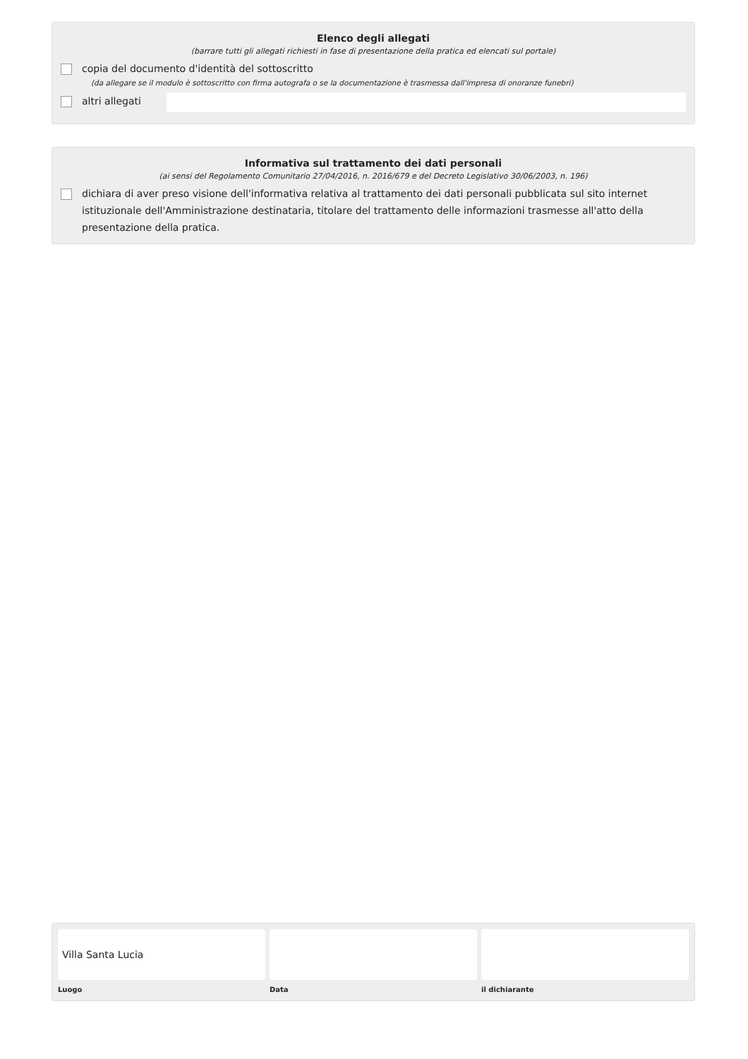Elenco degli allegati
(barrare tutti gli allegati richiesti in fase di presentazione della pratica ed elencati sul portale)
copia del documento d'identità del sottoscritto
(da allegare se il modulo è sottoscritto con firma autografa o se la documentazione è trasmessa dall'impresa di onoranze funebri)
altri allegati
Informativa sul trattamento dei dati personali
(ai sensi del Regolamento Comunitario 27/04/2016, n. 2016/679 e del Decreto Legislativo 30/06/2003, n. 196)
dichiara di aver preso visione dell'informativa relativa al trattamento dei dati personali pubblicata sul sito internet istituzionale dell'Amministrazione destinataria, titolare del trattamento delle informazioni trasmesse all'atto della presentazione della pratica.
Villa Santa Lucia
Luogo Data il dichiarante